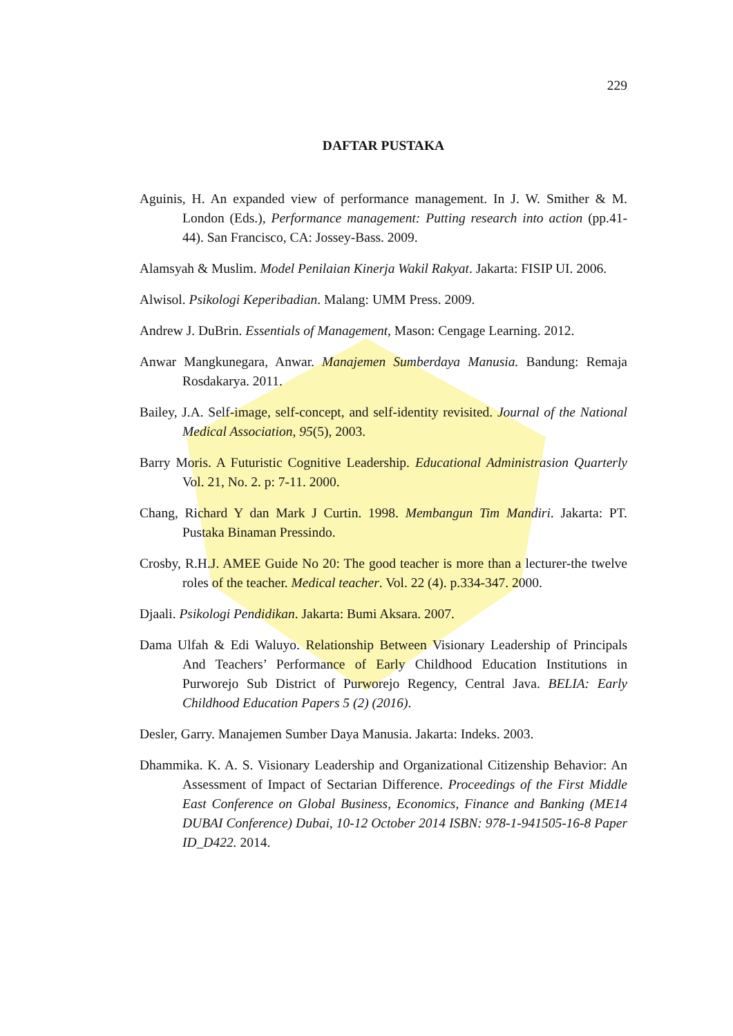229
DAFTAR PUSTAKA
Aguinis, H. An expanded view of performance management. In J. W. Smither & M. London (Eds.), Performance management: Putting research into action (pp.41-44). San Francisco, CA: Jossey-Bass. 2009.
Alamsyah & Muslim. Model Penilaian Kinerja Wakil Rakyat. Jakarta: FISIP UI. 2006.
Alwisol. Psikologi Keperibadian. Malang: UMM Press. 2009.
Andrew J. DuBrin. Essentials of Management, Mason: Cengage Learning. 2012.
Anwar Mangkunegara, Anwar. Manajemen Sumberdaya Manusia. Bandung: Remaja Rosdakarya. 2011.
Bailey, J.A. Self-image, self-concept, and self-identity revisited. Journal of the National Medical Association, 95(5), 2003.
Barry Moris. A Futuristic Cognitive Leadership. Educational Administrasion Quarterly Vol. 21, No. 2. p: 7-11. 2000.
Chang, Richard Y dan Mark J Curtin. 1998. Membangun Tim Mandiri. Jakarta: PT. Pustaka Binaman Pressindo.
Crosby, R.H.J. AMEE Guide No 20: The good teacher is more than a lecturer-the twelve roles of the teacher. Medical teacher. Vol. 22 (4). p.334-347. 2000.
Djaali. Psikologi Pendidikan. Jakarta: Bumi Aksara. 2007.
Dama Ulfah & Edi Waluyo. Relationship Between Visionary Leadership of Principals And Teachers’ Performance of Early Childhood Education Institutions in Purworejo Sub District of Purworejo Regency, Central Java. BELIA: Early Childhood Education Papers 5 (2) (2016).
Desler, Garry. Manajemen Sumber Daya Manusia. Jakarta: Indeks. 2003.
Dhammika. K. A. S. Visionary Leadership and Organizational Citizenship Behavior: An Assessment of Impact of Sectarian Difference. Proceedings of the First Middle East Conference on Global Business, Economics, Finance and Banking (ME14 DUBAI Conference) Dubai, 10-12 October 2014 ISBN: 978-1-941505-16-8 Paper ID_D422. 2014.